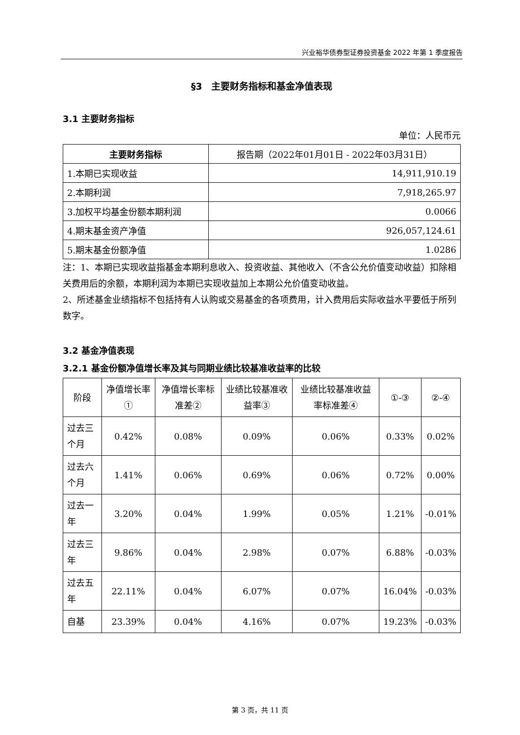兴业裕华债券型证券投资基金 2022 年第 1 季度报告
§3　主要财务指标和基金净值表现
3.1 主要财务指标
单位：人民币元
| 主要财务指标 | 报告期（2022年01月01日 - 2022年03月31日） |
| --- | --- |
| 1.本期已实现收益 | 14,911,910.19 |
| 2.本期利润 | 7,918,265.97 |
| 3.加权平均基金份额本期利润 | 0.0066 |
| 4.期末基金资产净值 | 926,057,124.61 |
| 5.期末基金份额净值 | 1.0286 |
注：1、本期已实现收益指基金本期利息收入、投资收益、其他收入（不含公允价值变动收益）扣除相关费用后的余额，本期利润为本期已实现收益加上本期公允价值变动收益。
2、所述基金业绩指标不包括持有人认购或交易基金的各项费用，计入费用后实际收益水平要低于所列数字。
3.2 基金净值表现
3.2.1 基金份额净值增长率及其与同期业绩比较基准收益率的比较
| 阶段 | 净值增长率① | 净值增长率标准差② | 业绩比较基准收益率③ | 业绩比较基准收益率标准差④ | ①-③ | ②-④ |
| --- | --- | --- | --- | --- | --- | --- |
| 过去三个月 | 0.42% | 0.08% | 0.09% | 0.06% | 0.33% | 0.02% |
| 过去六个月 | 1.41% | 0.06% | 0.69% | 0.06% | 0.72% | 0.00% |
| 过去一年 | 3.20% | 0.04% | 1.99% | 0.05% | 1.21% | -0.01% |
| 过去三年 | 9.86% | 0.04% | 2.98% | 0.07% | 6.88% | -0.03% |
| 过去五年 | 22.11% | 0.04% | 6.07% | 0.07% | 16.04% | -0.03% |
| 自基 | 23.39% | 0.04% | 4.16% | 0.07% | 19.23% | -0.03% |
第 3 页，共 11 页